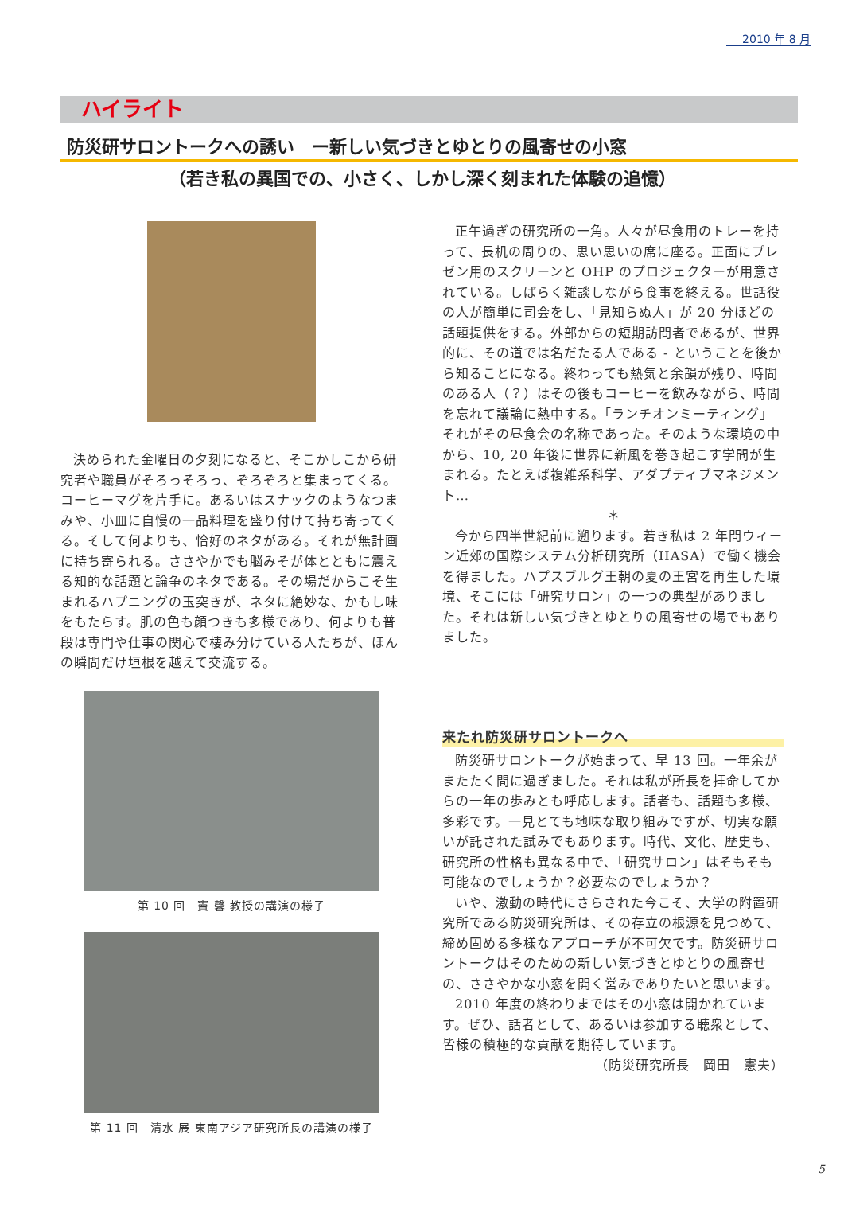2010 年 8 月
ハイライト
防災研サロントークへの誘い　ー新しい気づきとゆとりの風寄せの小窓
（若き私の異国での、小さく、しかし深く刻まれた体験の追憶）
決められた金曜日の夕刻になると、そこかしこから研究者や職員がそろっそろっ、ぞろぞろと集まってくる。コーヒーマグを片手に。あるいはスナックのようなつまみや、小皿に自慢の一品料理を盛り付けて持ち寄ってくる。そして何よりも、恰好のネタがある。それが無計画に持ち寄られる。ささやかでも脳みそが体とともに震える知的な話題と論争のネタである。その場だからこそ生まれるハプニングの玉突きが、ネタに絶妙な、かもし味をもたらす。肌の色も顔つきも多様であり、何よりも普段は専門や仕事の関心で棲み分けている人たちが、ほんの瞬間だけ垣根を越えて交流する。
第 10 回　竇 馨 教授の講演の様子
第 11 回　清水 展 東南アジア研究所長の講演の様子
正午過ぎの研究所の一角。人々が昼食用のトレーを持って、長机の周りの、思い思いの席に座る。正面にプレゼン用のスクリーンと OHP のプロジェクターが用意されている。しばらく雑談しながら食事を終える。世話役の人が簡単に司会をし、「見知らぬ人」が 20 分ほどの話題提供をする。外部からの短期訪問者であるが、世界的に、その道では名だたる人である - ということを後から知ることになる。終わっても熱気と余韻が残り、時間のある人（？）はその後もコーヒーを飲みながら、時間を忘れて議論に熱中する。「ランチオンミーティング」それがその昼食会の名称であった。そのような環境の中から、10, 20 年後に世界に新風を巻き起こす学問が生まれる。たとえば複雑系科学、アダプティブマネジメント…
＊
今から四半世紀前に遡ります。若き私は 2 年間ウィーン近郊の国際システム分析研究所（IIASA）で働く機会を得ました。ハプスブルグ王朝の夏の王宮を再生した環境、そこには「研究サロン」の一つの典型がありました。それは新しい気づきとゆとりの風寄せの場でもありました。
来たれ防災研サロントークへ
防災研サロントークが始まって、早 13 回。一年余がまたたく間に過ぎました。それは私が所長を拝命してからの一年の歩みとも呼応します。話者も、話題も多様、多彩です。一見とても地味な取り組みですが、切実な願いが託された試みでもあります。時代、文化、歴史も、研究所の性格も異なる中で、「研究サロン」はそもそも可能なのでしょうか？必要なのでしょうか？
いや、激動の時代にさらされた今こそ、大学の附置研究所である防災研究所は、その存立の根源を見つめて、締め固める多様なアプローチが不可欠です。防災研サロントークはそのための新しい気づきとゆとりの風寄せの、ささやかな小窓を開く営みでありたいと思います。
2010 年度の終わりまではその小窓は開かれています。ぜひ、話者として、あるいは参加する聴衆として、皆様の積極的な貢献を期待しています。
（防災研究所長　岡田　憲夫）
5